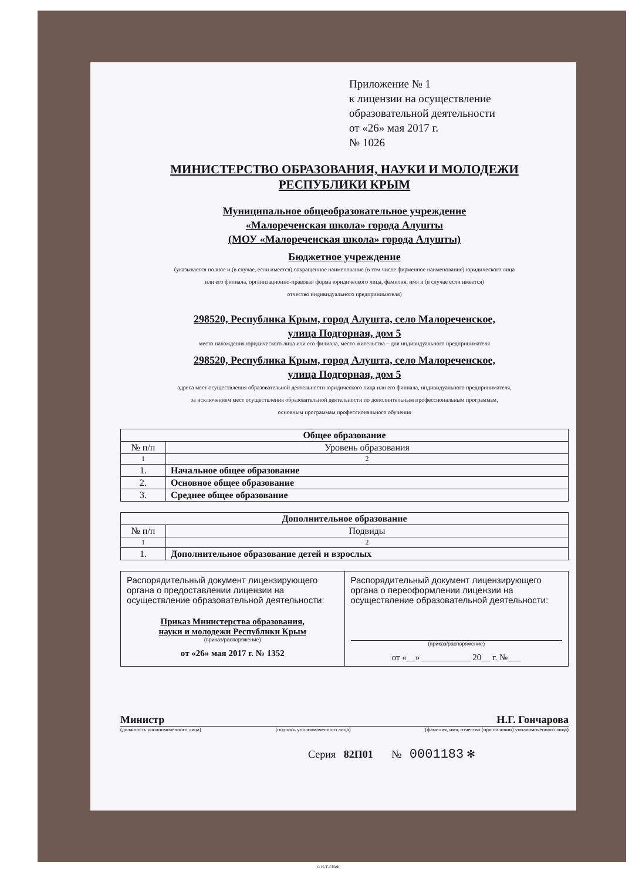Приложение № 1
к лицензии на осуществление
образовательной деятельности
от «26» мая 2017 г.
№ 1026
МИНИСТЕРСТВО ОБРАЗОВАНИЯ, НАУКИ И МОЛОДЕЖИ
РЕСПУБЛИКИ КРЫМ
Муниципальное общеобразовательное учреждение
«Малореченская школа» города Алушты
(МОУ «Малореченская школа» города Алушты)
Бюджетное учреждение
(указывается полное и (в случае, если имеется) сокращенное наименование (в том числе фирменное наименование) юридического лица
или его филиала, организационно-правовая форма юридического лица, фамилия, имя и (в случае если имеется)
отчество индивидуального предпринимателя)
298520, Республика Крым, город Алушта, село Малореченское,
улица Подгорная, дом 5
место нахождения юридического лица или его филиала, место жительства – для индивидуального предпринимателя
298520, Республика Крым, город Алушта, село Малореченское,
улица Подгорная, дом 5
адреса мест осуществления образовательной деятельности юридического лица или его филиала, индивидуального предпринимателя,
за исключением мест осуществления образовательной деятельности по дополнительным профессиональным программам,
основным программам профессионального обучения
| Общее образование | |
| --- | --- |
| № п/п | Уровень образования |
| 1 | 2 |
| 1. | Начальное общее образование |
| 2. | Основное общее образование |
| 3. | Среднее общее образование |
| Дополнительное образование | |
| --- | --- |
| № п/п | Подвиды |
| 1 | 2 |
| 1. | Дополнительное образование детей и взрослых |
| Распорядительный документ лицензирующего органа о предоставлении лицензии на осуществление образовательной деятельности: Приказ Министерства образования, науки и молодежи Республики Крым (приказ/распоряжение) от «26» мая 2017 г. № 1352 | Распорядительный документ лицензирующего органа о переоформлении лицензии на осуществление образовательной деятельности: (приказ/распоряжение) от «__» ___________ 20__ г. №___ |
Министр Н.Г. Гончарова
(должность уполномоченного лица) (подпись уполномоченного лица) (фамилия, имя, отчество (при наличии) уполномоченного лица)
Серия 82П01 № 0001183 ✻
© Н-Т-ГРАФ